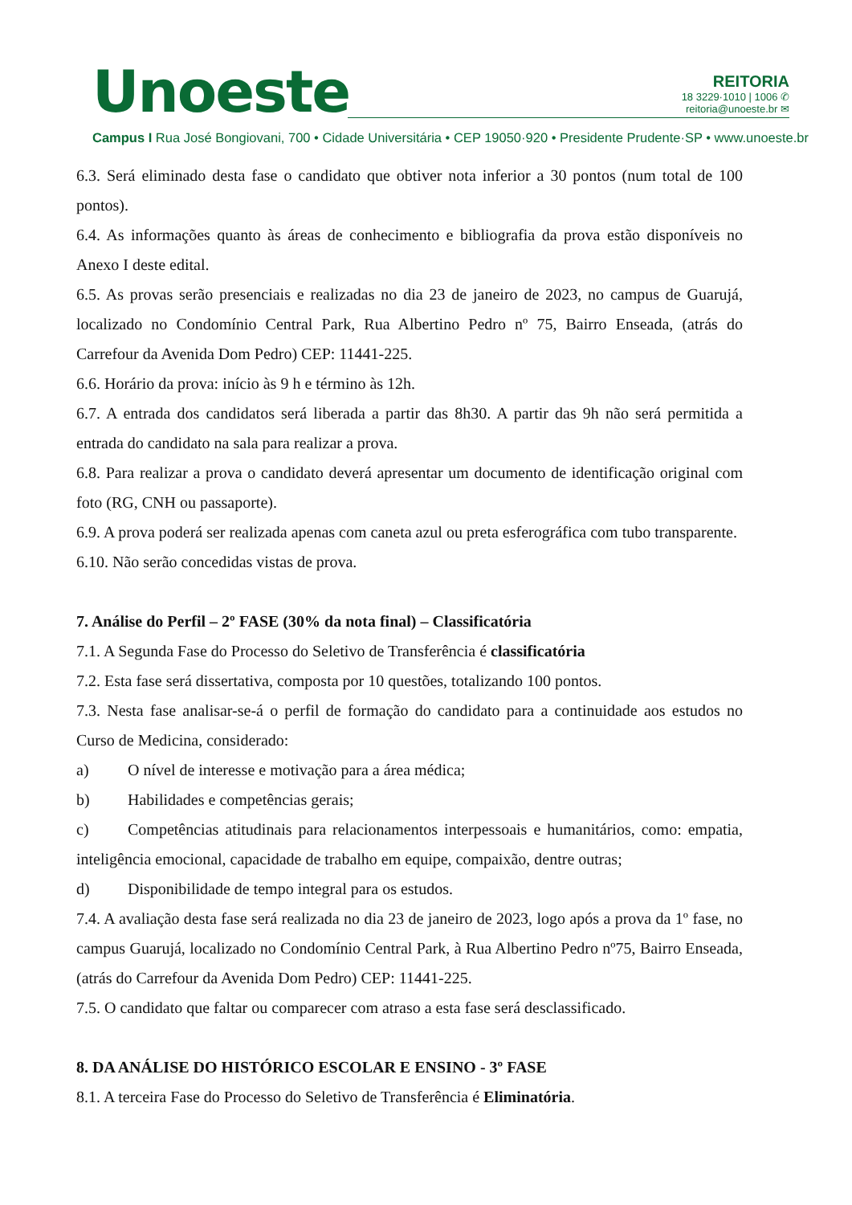Unoeste
REITORIA
18 3229·1010 | 1006 ✆
reitoria@unoeste.br ✉
Campus I Rua José Bongiovani, 700 • Cidade Universitária • CEP 19050·920 • Presidente Prudente·SP • www.unoeste.br
6.3. Será eliminado desta fase o candidato que obtiver nota inferior a 30 pontos (num total de 100 pontos).
6.4. As informações quanto às áreas de conhecimento e bibliografia da prova estão disponíveis no Anexo I deste edital.
6.5. As provas serão presenciais e realizadas no dia 23 de janeiro de 2023, no campus de Guarujá, localizado no Condomínio Central Park, Rua Albertino Pedro nº 75, Bairro Enseada, (atrás do Carrefour da Avenida Dom Pedro) CEP: 11441-225.
6.6. Horário da prova: início às 9 h e término às 12h.
6.7. A entrada dos candidatos será liberada a partir das 8h30. A partir das 9h não será permitida a entrada do candidato na sala para realizar a prova.
6.8. Para realizar a prova o candidato deverá apresentar um documento de identificação original com foto (RG, CNH ou passaporte).
6.9. A prova poderá ser realizada apenas com caneta azul ou preta esferográfica com tubo transparente.
6.10. Não serão concedidas vistas de prova.
7. Análise do Perfil – 2º FASE (30% da nota final) – Classificatória
7.1. A Segunda Fase do Processo do Seletivo de Transferência é classificatória
7.2. Esta fase será dissertativa, composta por 10 questões, totalizando 100 pontos.
7.3. Nesta fase analisar-se-á o perfil de formação do candidato para a continuidade aos estudos no Curso de Medicina, considerado:
a) O nível de interesse e motivação para a área médica;
b) Habilidades e competências gerais;
c) Competências atitudinais para relacionamentos interpessoais e humanitários, como: empatia, inteligência emocional, capacidade de trabalho em equipe, compaixão, dentre outras;
d) Disponibilidade de tempo integral para os estudos.
7.4. A avaliação desta fase será realizada no dia 23 de janeiro de 2023, logo após a prova da 1º fase, no campus Guarujá, localizado no Condomínio Central Park, à Rua Albertino Pedro nº75, Bairro Enseada, (atrás do Carrefour da Avenida Dom Pedro) CEP: 11441-225.
7.5. O candidato que faltar ou comparecer com atraso a esta fase será desclassificado.
8. DA ANÁLISE DO HISTÓRICO ESCOLAR E ENSINO - 3º FASE
8.1. A terceira Fase do Processo do Seletivo de Transferência é Eliminatória.